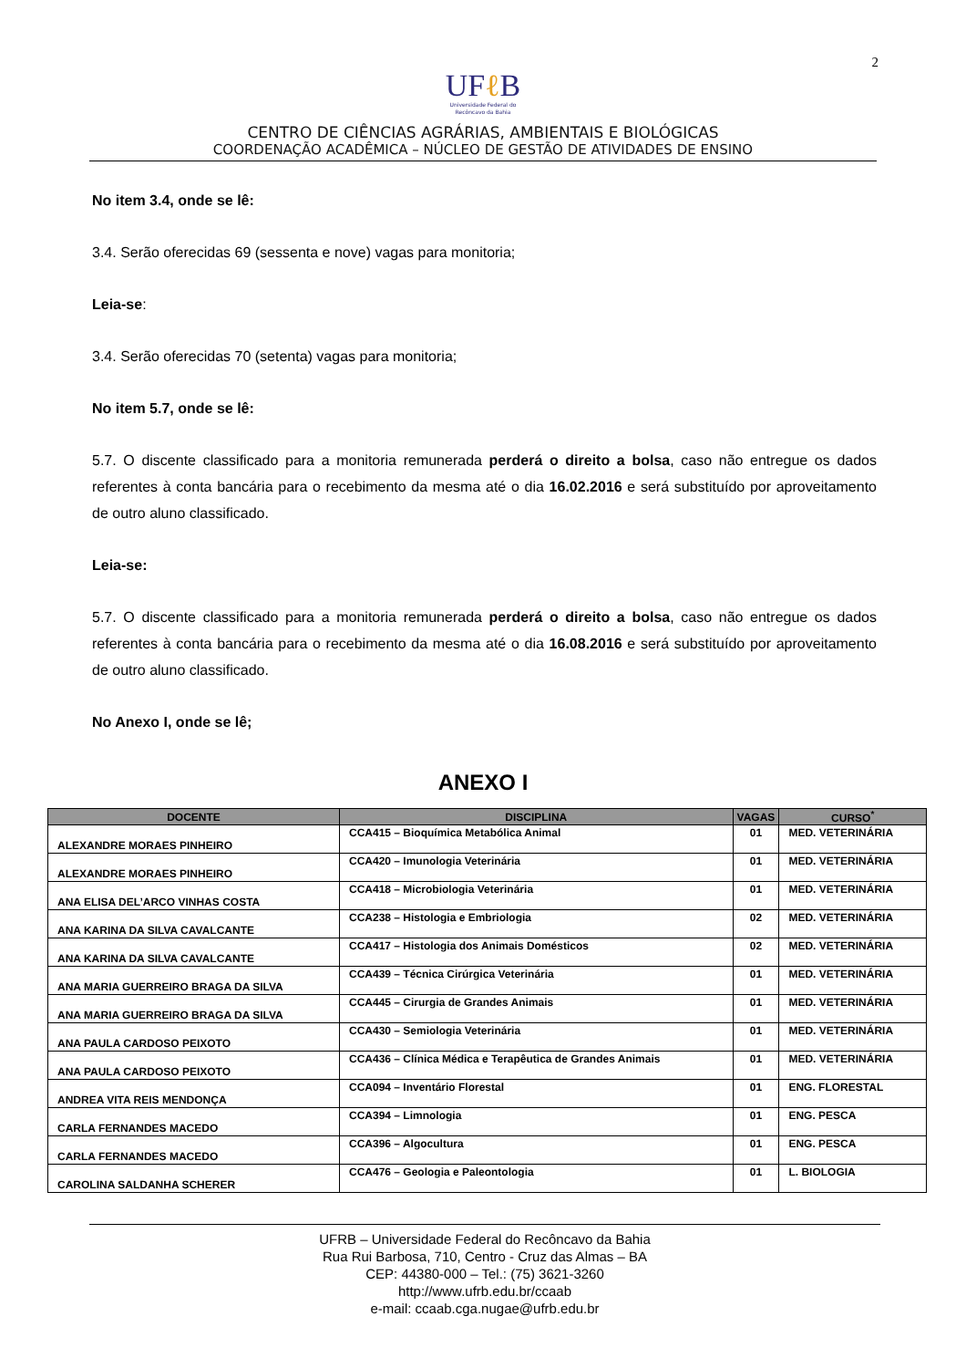2
UFℓ B
Universidade Federal do
Recôncavo da Bahia
CENTRO DE CIÊNCIAS AGRÁRIAS, AMBIENTAIS E BIOLÓGICAS
COORDENAÇÃO ACADÊMICA – NÚCLEO DE GESTÃO DE ATIVIDADES DE ENSINO
No item 3.4, onde se lê:
3.4. Serão oferecidas 69 (sessenta e nove) vagas para monitoria;
Leia-se:
3.4. Serão oferecidas 70 (setenta) vagas para monitoria;
No item 5.7, onde se lê:
5.7. O discente classificado para a monitoria remunerada perderá o direito a bolsa, caso não entregue os dados referentes à conta bancária para o recebimento da mesma até o dia 16.02.2016 e será substituído por aproveitamento de outro aluno classificado.
Leia-se:
5.7. O discente classificado para a monitoria remunerada perderá o direito a bolsa, caso não entregue os dados referentes à conta bancária para o recebimento da mesma até o dia 16.08.2016 e será substituído por aproveitamento de outro aluno classificado.
No Anexo I, onde se lê;
ANEXO I
| DOCENTE | DISCIPLINA | VAGAS | CURSO<sup>*</sup> |
| --- | --- | --- | --- |
| ALEXANDRE MORAES PINHEIRO | CCA415 – Bioquímica Metabólica Animal | 01 | MED. VETERINÁRIA |
| ALEXANDRE MORAES PINHEIRO | CCA420 – Imunologia Veterinária | 01 | MED. VETERINÁRIA |
| ANA ELISA DEL’ARCO VINHAS COSTA | CCA418 – Microbiologia Veterinária | 01 | MED. VETERINÁRIA |
| ANA KARINA DA SILVA CAVALCANTE | CCA238 – Histologia e Embriologia | 02 | MED. VETERINÁRIA |
| ANA KARINA DA SILVA CAVALCANTE | CCA417 – Histologia dos Animais Domésticos | 02 | MED. VETERINÁRIA |
| ANA MARIA GUERREIRO BRAGA DA SILVA | CCA439 – Técnica Cirúrgica Veterinária | 01 | MED. VETERINÁRIA |
| ANA MARIA GUERREIRO BRAGA DA SILVA | CCA445 – Cirurgia de Grandes Animais | 01 | MED. VETERINÁRIA |
| ANA PAULA CARDOSO PEIXOTO | CCA430 – Semiologia Veterinária | 01 | MED. VETERINÁRIA |
| ANA PAULA CARDOSO PEIXOTO | CCA436 – Clínica Médica e Terapêutica de Grandes Animais | 01 | MED. VETERINÁRIA |
| ANDREA VITA REIS MENDONÇA | CCA094 – Inventário Florestal | 01 | ENG. FLORESTAL |
| CARLA FERNANDES MACEDO | CCA394 – Limnologia | 01 | ENG. PESCA |
| CARLA FERNANDES MACEDO | CCA396 – Algocultura | 01 | ENG. PESCA |
| CAROLINA SALDANHA SCHERER | CCA476 – Geologia e Paleontologia | 01 | L. BIOLOGIA |
UFRB – Universidade Federal do Recôncavo da Bahia
Rua Rui Barbosa, 710, Centro - Cruz das Almas – BA
CEP: 44380-000 – Tel.: (75) 3621-3260
http://www.ufrb.edu.br/ccaab
e-mail: ccaab.cga.nugae@ufrb.edu.br